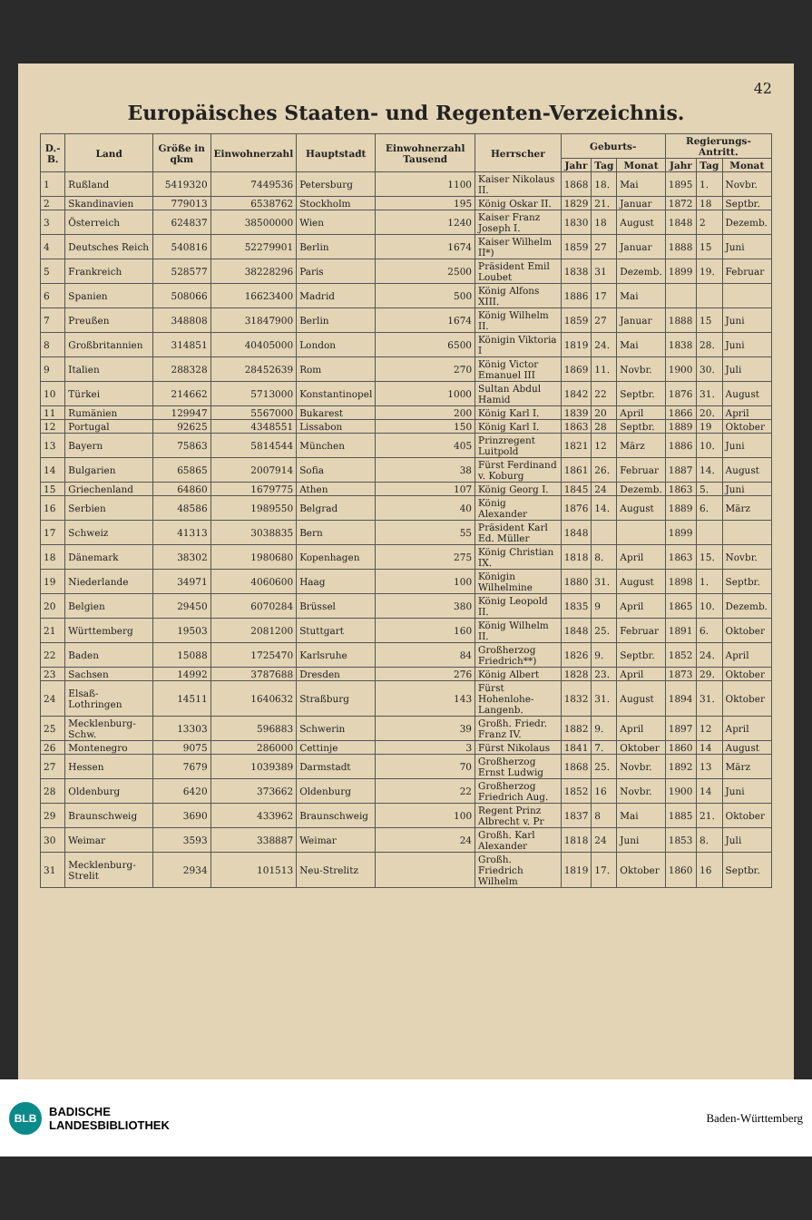42
Europäisches Staaten- und Regenten-Verzeichnis.
| D.-B. | Land | Größe in qkm | Einwohnerzahl | Hauptstadt | Einwohnerzahl Tausend | Herrscher | Geburts- | | | Regierungs-Antritt. | | |
| --- | --- | --- | --- | --- | --- | --- | --- | --- | --- | --- | --- | --- |
| | | | | | | | Jahr | Tag | Monat | Jahr | Tag | Monat |
| 1 | Rußland | 5419320 | 7449536 | Petersburg | 1100 | Kaiser Nikolaus II. | 1868 | 18. | Mai | 1895 | 1. | Novbr. |
| 2 | Skandinavien | 779013 | 6538762 | Stockholm | 195 | König Oskar II. | 1829 | 21. | Januar | 1872 | 18 | Septbr. |
| 3 | Österreich | 624837 | 38500000 | Wien | 1240 | Kaiser Franz Joseph I. | 1830 | 18 | August | 1848 | 2 | Dezemb. |
| 4 | Deutsches Reich | 540816 | 52279901 | Berlin | 1674 | Kaiser Wilhelm II*) | 1859 | 27 | Januar | 1888 | 15 | Juni |
| 5 | Frankreich | 528577 | 38228296 | Paris | 2500 | Präsident Emil Loubet | 1838 | 31 | Dezemb. | 1899 | 19. | Februar |
| 6 | Spanien | 508066 | 16623400 | Madrid | 500 | König Alfons XIII. | 1886 | 17 | Mai | | | |
| 7 | Preußen | 348808 | 31847900 | Berlin | 1674 | König Wilhelm II. | 1859 | 27 | Januar | 1888 | 15 | Juni |
| 8 | Großbritannien | 314851 | 40405000 | London | 6500 | Königin Viktoria I | 1819 | 24. | Mai | 1838 | 28. | Juni |
| 9 | Italien | 288328 | 28452639 | Rom | 270 | König Victor Emanuel III | 1869 | 11. | Novbr. | 1900 | 30. | Juli |
| 10 | Türkei | 214662 | 5713000 | Konstantinopel | 1000 | Sultan Abdul Hamid | 1842 | 22 | Septbr. | 1876 | 31. | August |
| 11 | Rumänien | 129947 | 5567000 | Bukarest | 200 | König Karl I. | 1839 | 20 | April | 1866 | 20. | April |
| 12 | Portugal | 92625 | 4348551 | Lissabon | 150 | König Karl I. | 1863 | 28 | Septbr. | 1889 | 19 | Oktober |
| 13 | Bayern | 75863 | 5814544 | München | 405 | Prinzregent Luitpold | 1821 | 12 | März | 1886 | 10. | Juni |
| 14 | Bulgarien | 65865 | 2007914 | Sofia | 38 | Fürst Ferdinand v. Koburg | 1861 | 26. | Februar | 1887 | 14. | August |
| 15 | Griechenland | 64860 | 1679775 | Athen | 107 | König Georg I. | 1845 | 24 | Dezemb. | 1863 | 5. | Juni |
| 16 | Serbien | 48586 | 1989550 | Belgrad | 40 | König Alexander | 1876 | 14. | August | 1889 | 6. | März |
| 17 | Schweiz | 41313 | 3038835 | Bern | 55 | Präsident Karl Ed. Müller | 1848 | | | 1899 | | |
| 18 | Dänemark | 38302 | 1980680 | Kopenhagen | 275 | König Christian IX. | 1818 | 8. | April | 1863 | 15. | Novbr. |
| 19 | Niederlande | 34971 | 4060600 | Haag | 100 | Königin Wilhelmine | 1880 | 31. | August | 1898 | 1. | Septbr. |
| 20 | Belgien | 29450 | 6070284 | Brüssel | 380 | König Leopold II. | 1835 | 9 | April | 1865 | 10. | Dezemb. |
| 21 | Württemberg | 19503 | 2081200 | Stuttgart | 160 | König Wilhelm II. | 1848 | 25. | Februar | 1891 | 6. | Oktober |
| 22 | Baden | 15088 | 1725470 | Karlsruhe | 84 | Großherzog Friedrich**) | 1826 | 9. | Septbr. | 1852 | 24. | April |
| 23 | Sachsen | 14992 | 3787688 | Dresden | 276 | König Albert | 1828 | 23. | April | 1873 | 29. | Oktober |
| 24 | Elsaß-Lothringen | 14511 | 1640632 | Straßburg | 143 | Fürst Hohenlohe-Langenb. | 1832 | 31. | August | 1894 | 31. | Oktober |
| 25 | Mecklenburg-Schw. | 13303 | 596883 | Schwerin | 39 | Großh. Friedr. Franz IV. | 1882 | 9. | April | 1897 | 12 | April |
| 26 | Montenegro | 9075 | 286000 | Cettinje | 3 | Fürst Nikolaus | 1841 | 7. | Oktober | 1860 | 14 | August |
| 27 | Hessen | 7679 | 1039389 | Darmstadt | 70 | Großherzog Ernst Ludwig | 1868 | 25. | Novbr. | 1892 | 13 | März |
| 28 | Oldenburg | 6420 | 373662 | Oldenburg | 22 | Großherzog Friedrich Aug. | 1852 | 16 | Novbr. | 1900 | 14 | Juni |
| 29 | Braunschweig | 3690 | 433962 | Braunschweig | 100 | Regent Prinz Albrecht v. Pr | 1837 | 8 | Mai | 1885 | 21. | Oktober |
| 30 | Weimar | 3593 | 338887 | Weimar | 24 | Großh. Karl Alexander | 1818 | 24 | Juni | 1853 | 8. | Juli |
| 31 | Mecklenburg-Strelit | 2934 | 101513 | Neu-Strelitz | | Großh. Friedrich Wilhelm | 1819 | 17. | Oktober | 1860 | 16 | Septbr. |
BLB
BADISCHE
LANDESBIBLIOTHEK
Baden-Württemberg